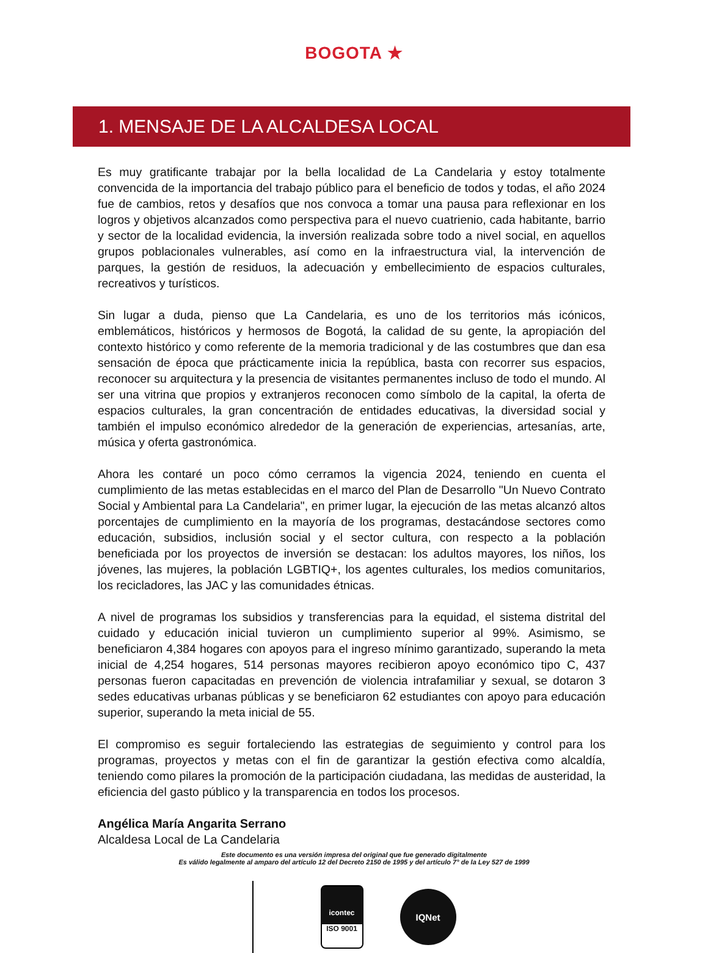BOGOTA ★
1. MENSAJE DE LA ALCALDESA LOCAL
Es muy gratificante trabajar por la bella localidad de La Candelaria y estoy totalmente convencida de la importancia del trabajo público para el beneficio de todos y todas, el año 2024 fue de cambios, retos y desafíos que nos convoca a tomar una pausa para reflexionar en los logros y objetivos alcanzados como perspectiva para el nuevo cuatrienio, cada habitante, barrio y sector de la localidad evidencia, la inversión realizada sobre todo a nivel social, en aquellos grupos poblacionales vulnerables, así como en la infraestructura vial, la intervención de parques, la gestión de residuos, la adecuación y embellecimiento de espacios culturales, recreativos y turísticos.
Sin lugar a duda, pienso que La Candelaria, es uno de los territorios más icónicos, emblemáticos, históricos y hermosos de Bogotá, la calidad de su gente, la apropiación del contexto histórico y como referente de la memoria tradicional y de las costumbres que dan esa sensación de época que prácticamente inicia la república, basta con recorrer sus espacios, reconocer su arquitectura y la presencia de visitantes permanentes incluso de todo el mundo. Al ser una vitrina que propios y extranjeros reconocen como símbolo de la capital, la oferta de espacios culturales, la gran concentración de entidades educativas, la diversidad social y también el impulso económico alrededor de la generación de experiencias, artesanías, arte, música y oferta gastronómica.
Ahora les contaré un poco cómo cerramos la vigencia 2024, teniendo en cuenta el cumplimiento de las metas establecidas en el marco del Plan de Desarrollo "Un Nuevo Contrato Social y Ambiental para La Candelaria", en primer lugar, la ejecución de las metas alcanzó altos porcentajes de cumplimiento en la mayoría de los programas, destacándose sectores como educación, subsidios, inclusión social y el sector cultura, con respecto a la población beneficiada por los proyectos de inversión se destacan: los adultos mayores, los niños, los jóvenes, las mujeres, la población LGBTIQ+, los agentes culturales, los medios comunitarios, los recicladores, las JAC y las comunidades étnicas.
A nivel de programas los subsidios y transferencias para la equidad, el sistema distrital del cuidado y educación inicial tuvieron un cumplimiento superior al 99%. Asimismo, se beneficiaron 4,384 hogares con apoyos para el ingreso mínimo garantizado, superando la meta inicial de 4,254 hogares, 514 personas mayores recibieron apoyo económico tipo C, 437 personas fueron capacitadas en prevención de violencia intrafamiliar y sexual, se dotaron 3 sedes educativas urbanas públicas y se beneficiaron 62 estudiantes con apoyo para educación superior, superando la meta inicial de 55.
El compromiso es seguir fortaleciendo las estrategias de seguimiento y control para los programas, proyectos y metas con el fin de garantizar la gestión efectiva como alcaldía, teniendo como pilares la promoción de la participación ciudadana, las medidas de austeridad, la eficiencia del gasto público y la transparencia en todos los procesos.
Angélica María Angarita Serrano
Alcaldesa Local de La Candelaria
Este documento es una versión impresa del original que fue generado digitalmente
Es válido legalmente al amparo del artículo 12 del Decreto 2150 de 1995 y del artículo 7° de la Ley 527 de 1999
icontec
ISO 9001
IQNet